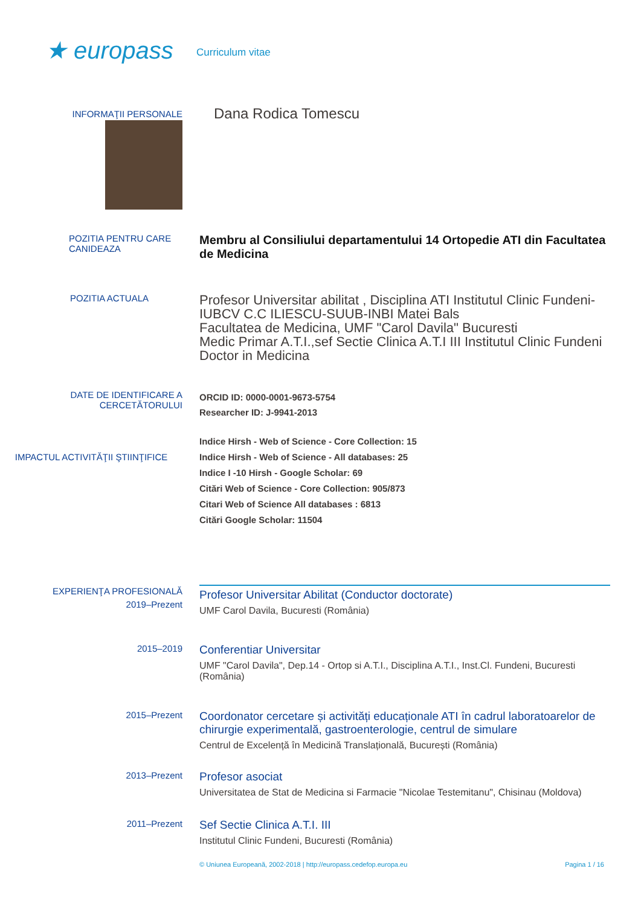★ europass
Curriculum vitae
INFORMAŢII PERSONALE
Dana Rodica Tomescu
POZITIA PENTRU CARE CANIDEAZA
Membru al Consiliului departamentului 14 Ortopedie ATI din Facultatea de Medicina
POZITIA ACTUALA
Profesor Universitar abilitat , Disciplina ATI Institutul Clinic Fundeni-IUBCV C.C ILIESCU-SUUB-INBI Matei Bals
Facultatea de Medicina, UMF "Carol Davila" Bucuresti
Medic Primar A.T.I.,sef Sectie Clinica A.T.I III Institutul Clinic Fundeni
Doctor in Medicina
DATE DE IDENTIFICARE A CERCETĂTORULUI
ORCID ID: 0000-0001-9673-5754
Researcher ID: J-9941-2013
IMPACTUL ACTIVITĂŢII ŞTIINŢIFICE
Indice Hirsh - Web of Science - Core Collection: 15
Indice Hirsh - Web of Science - All databases: 25
Indice I -10 Hirsh - Google Scholar: 69
Citări Web of Science - Core Collection: 905/873
Citari Web of Science All databases : 6813
Citări Google Scholar: 11504
EXPERIENŢA PROFESIONALĂ
2019–Prezent
Profesor Universitar Abilitat (Conductor doctorate)
UMF Carol Davila, Bucuresti (România)
2015–2019
Conferentiar Universitar
UMF "Carol Davila", Dep.14 - Ortop si A.T.I., Disciplina A.T.I., Inst.Cl. Fundeni, Bucuresti (România)
2015–Prezent
Coordonator cercetare și activități educaționale ATI în cadrul laboratoarelor de chirurgie experimentală, gastroenterologie, centrul de simulare
Centrul de Excelență în Medicină Translațională, București (România)
2013–Prezent
Profesor asociat
Universitatea de Stat de Medicina si Farmacie "Nicolae Testemitanu", Chisinau (Moldova)
2011–Prezent
Sef Sectie Clinica A.T.I. III
Institutul Clinic Fundeni, Bucuresti (România)
© Uniunea Europeană, 2002-2018 | http://europass.cedefop.europa.eu Pagina 1 / 16